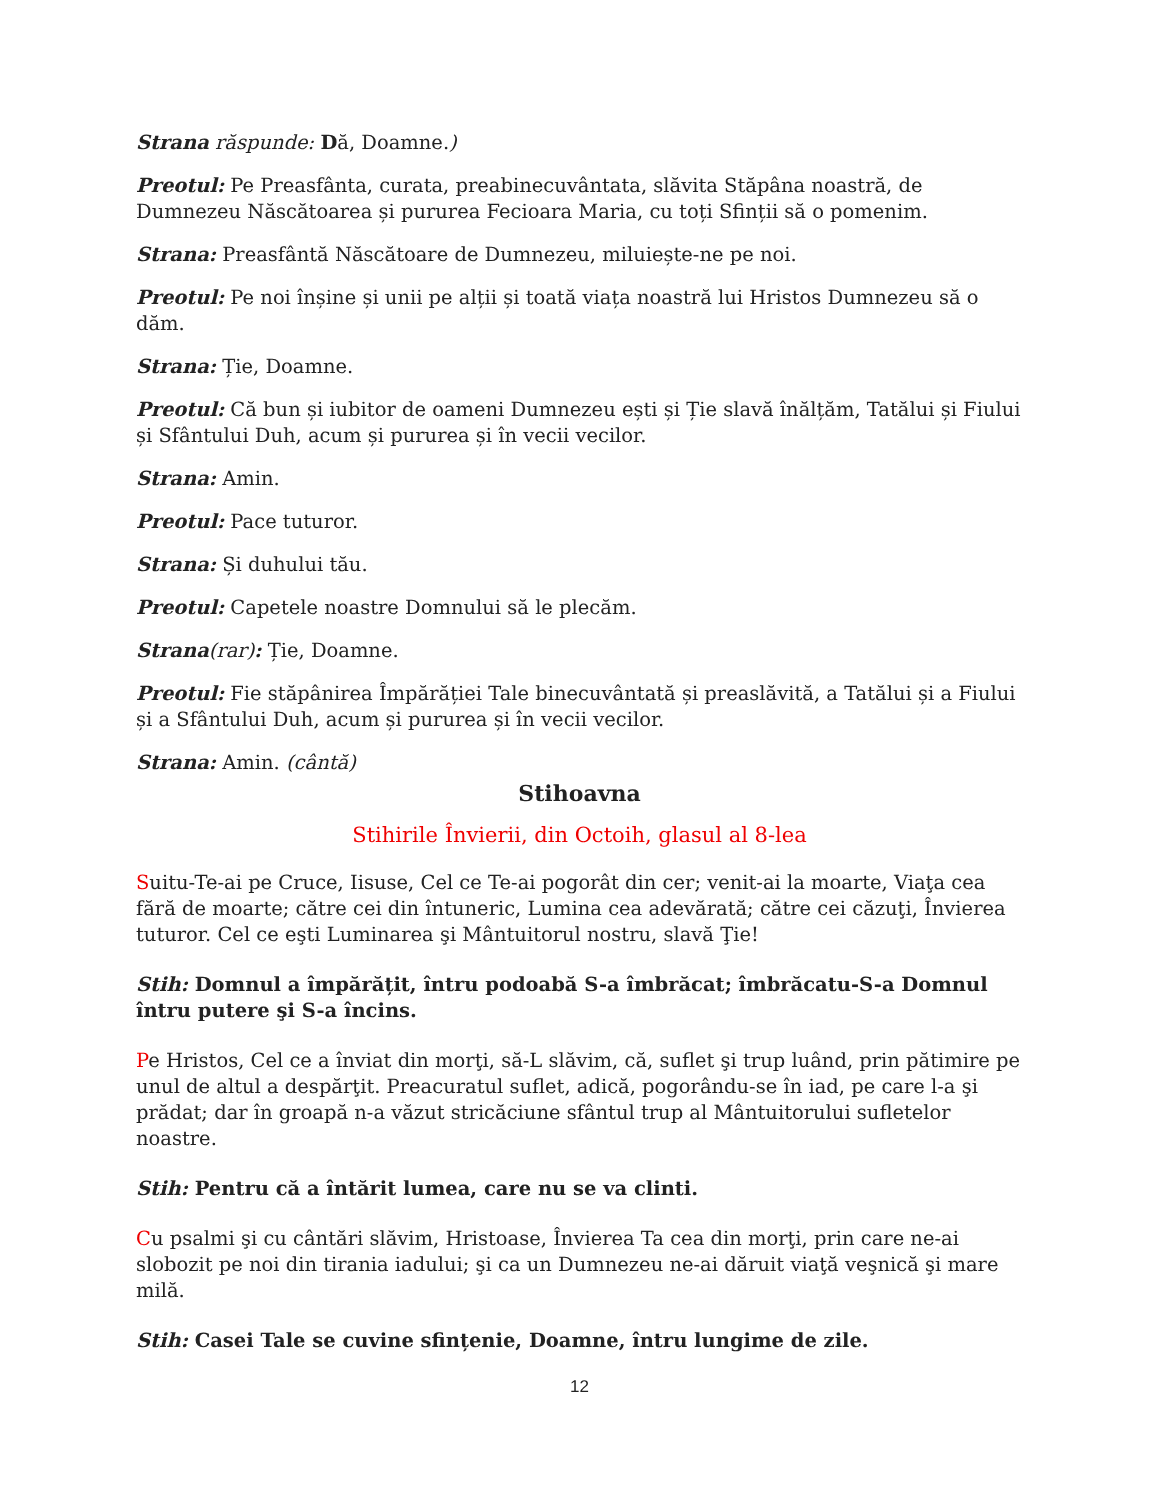Strana răspunde: Dă, Doamne.)
Preotul: Pe Preasfânta, curata, preabinecuvântata, slăvita Stăpâna noastră, de Dumnezeu Născătoarea și pururea Fecioara Maria, cu toți Sfinții să o pomenim.
Strana: Preasfântă Născătoare de Dumnezeu, miluiește-ne pe noi.
Preotul: Pe noi înșine și unii pe alții și toată viața noastră lui Hristos Dumnezeu să o dăm.
Strana: Ție, Doamne.
Preotul: Că bun și iubitor de oameni Dumnezeu ești și Ție slavă înălțăm, Tatălui și Fiului și Sfântului Duh, acum și pururea și în vecii vecilor.
Strana: Amin.
Preotul: Pace tuturor.
Strana: Și duhului tău.
Preotul: Capetele noastre Domnului să le plecăm.
Strana(rar): Ție, Doamne.
Preotul: Fie stăpânirea Împărăției Tale binecuvântată și preaslăvită, a Tatălui și a Fiului și a Sfântului Duh, acum și pururea și în vecii vecilor.
Strana: Amin. (cântă)
Stihoavna
Stihirile Învierii, din Octoih, glasul al 8-lea
Suitu-Te-ai pe Cruce, Iisuse, Cel ce Te-ai pogorât din cer; venit-ai la moarte, Viaţa cea fără de moarte; către cei din întuneric, Lumina cea adevărată; către cei căzuţi, Învierea tuturor. Cel ce eşti Luminarea şi Mântuitorul nostru, slavă Ţie!
Stih: Domnul a împărățit, întru podoabă S-a îmbrăcat; îmbrăcatu-S-a Domnul întru putere şi S-a încins.
Pe Hristos, Cel ce a înviat din morţi, să-L slăvim, că, suflet şi trup luând, prin pătimire pe unul de altul a despărţit. Preacuratul suflet, adică, pogorându-se în iad, pe care l-a şi prădat; dar în groapă n-a văzut stricăciune sfântul trup al Mântuitorului sufletelor noastre.
Stih: Pentru că a întărit lumea, care nu se va clinti.
Cu psalmi şi cu cântări slăvim, Hristoase, Învierea Ta cea din morţi, prin care ne-ai slobozit pe noi din tirania iadului; şi ca un Dumnezeu ne-ai dăruit viaţă veşnică şi mare milă.
Stih: Casei Tale se cuvine sfințenie, Doamne, întru lungime de zile.
12